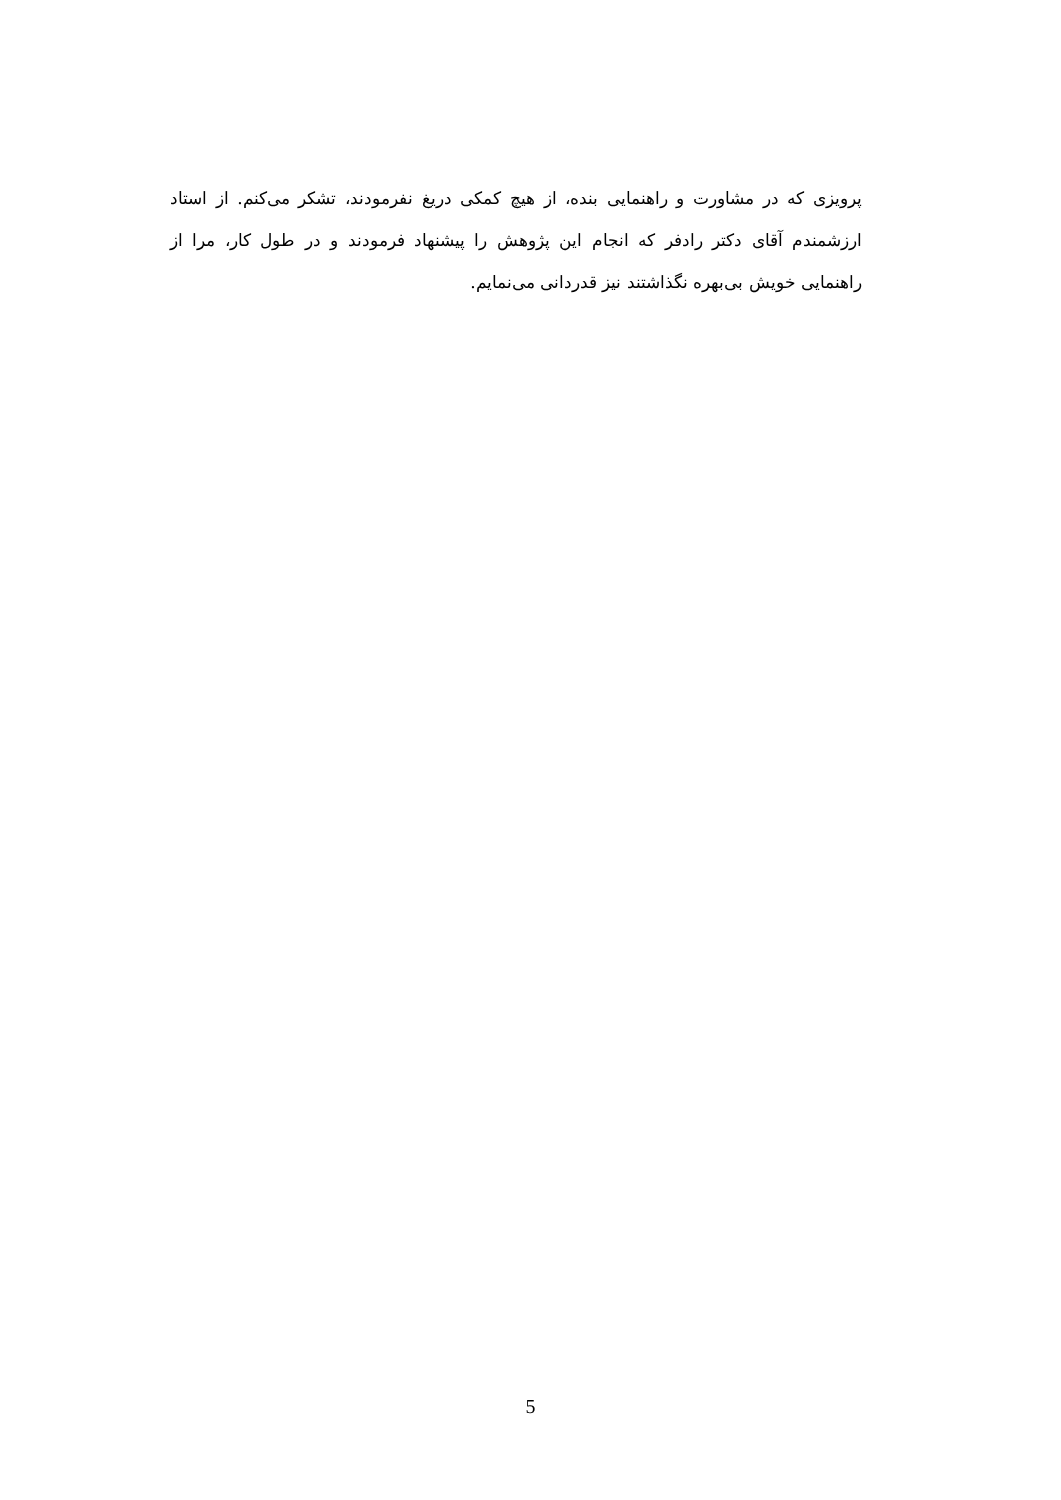پرویزی که در مشاورت و راهنمایی بنده، از هیچ کمکی دریغ نفرمودند، تشکر می‌کنم. از استاد ارزشمندم آقای دکتر رادفر که انجام این پژوهش را پیشنهاد فرمودند و در طول کار، مرا از راهنمایی خویش بی‌بهره نگذاشتند نیز قدردانی می‌نمایم.
5